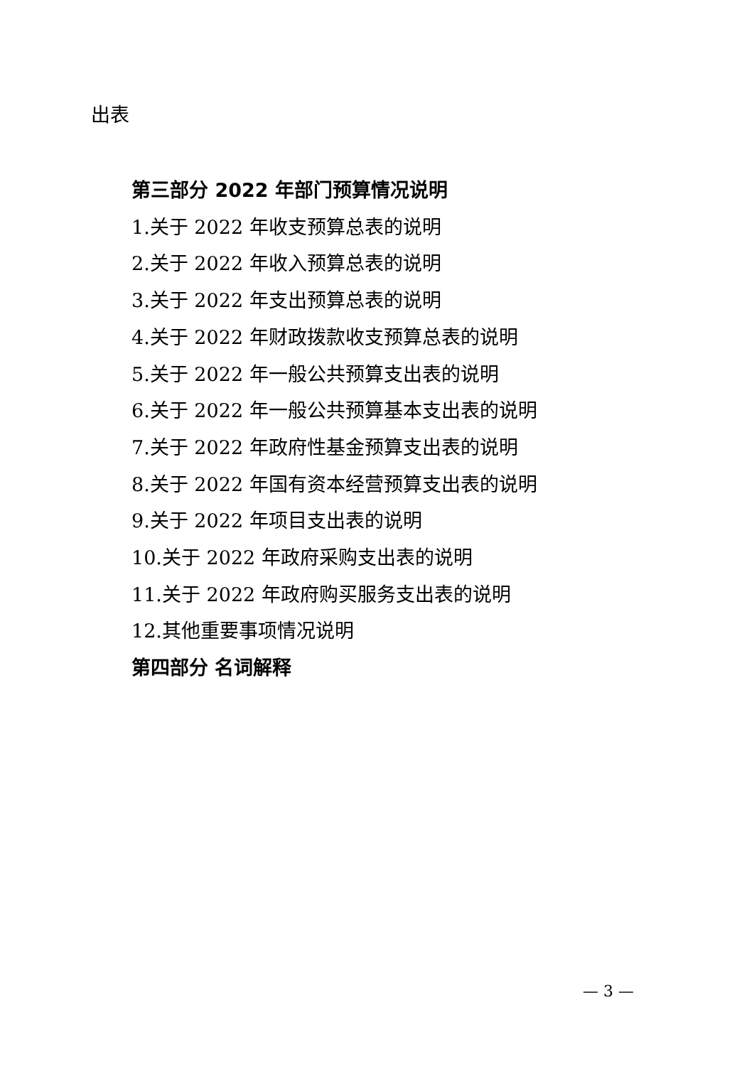出表
第三部分 2022 年部门预算情况说明
1.关于 2022 年收支预算总表的说明
2.关于 2022 年收入预算总表的说明
3.关于 2022 年支出预算总表的说明
4.关于 2022 年财政拨款收支预算总表的说明
5.关于 2022 年一般公共预算支出表的说明
6.关于 2022 年一般公共预算基本支出表的说明
7.关于 2022 年政府性基金预算支出表的说明
8.关于 2022 年国有资本经营预算支出表的说明
9.关于 2022 年项目支出表的说明
10.关于 2022 年政府采购支出表的说明
11.关于 2022 年政府购买服务支出表的说明
12.其他重要事项情况说明
第四部分 名词解释
— 3 —